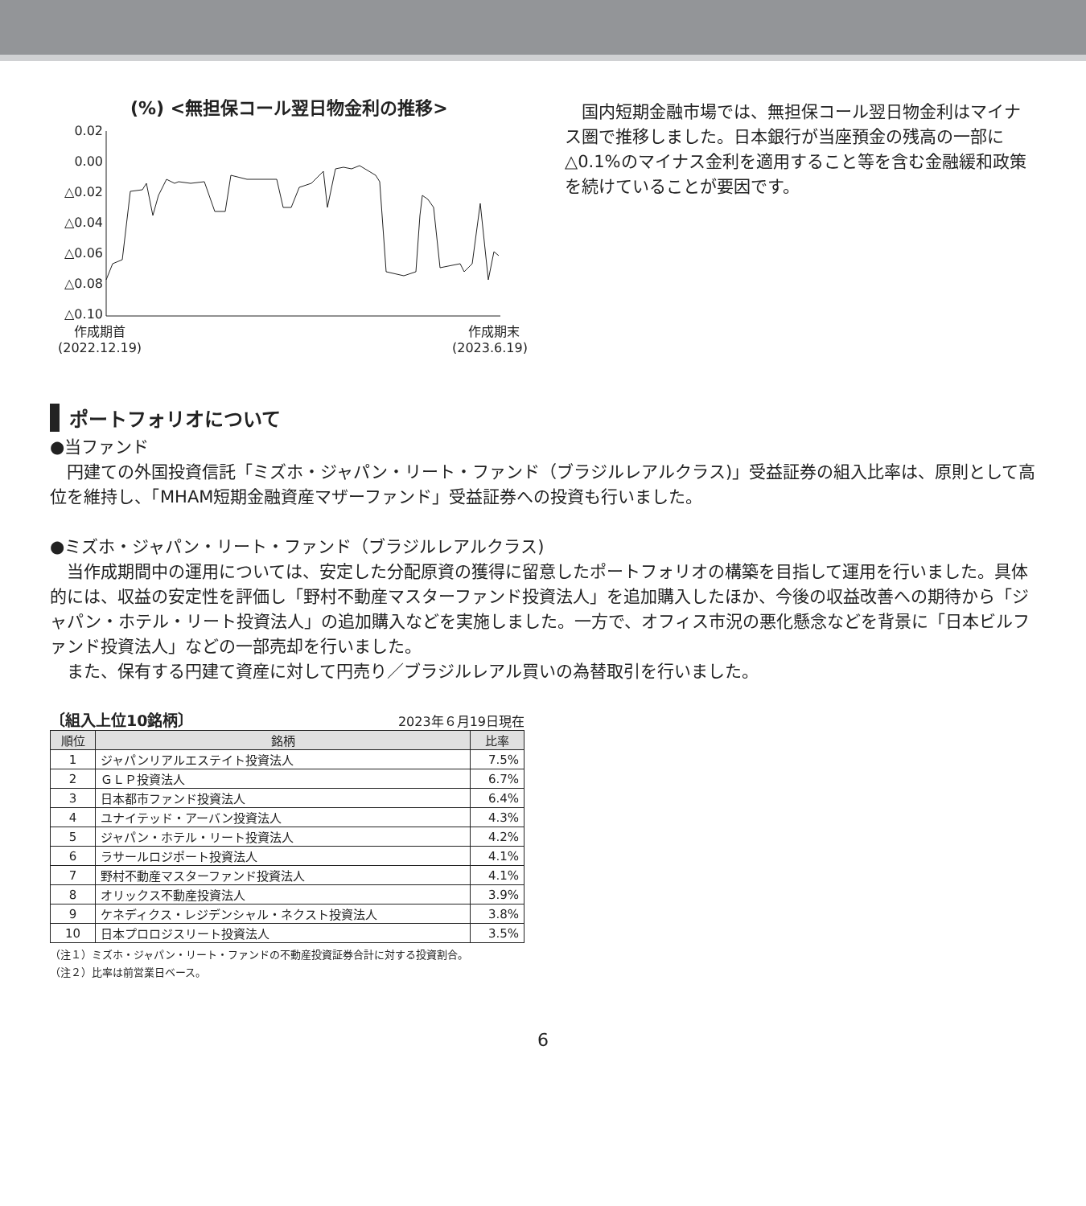(%) <無担保コール翌日物金利の推移>
0.02
0.00
△0.02
△0.04
△0.06
△0.08
△0.10
作成期首
(2022.12.19)
作成期末
(2023.6.19)
　国内短期金融市場では、無担保コール翌日物金利はマイナス圏で推移しました。日本銀行が当座預金の残高の一部に△0.1%のマイナス金利を適用すること等を含む金融緩和政策を続けていることが要因です。
ポートフォリオについて
●当ファンド
円建ての外国投資信託「ミズホ・ジャパン・リート・ファンド（ブラジルレアルクラス)」受益証券の組入比率は、原則として高位を維持し、「MHAM短期金融資産マザーファンド」受益証券への投資も行いました。
●ミズホ・ジャパン・リート・ファンド（ブラジルレアルクラス)
当作成期間中の運用については、安定した分配原資の獲得に留意したポートフォリオの構築を目指して運用を行いました。具体的には、収益の安定性を評価し「野村不動産マスターファンド投資法人」を追加購入したほか、今後の収益改善への期待から「ジャパン・ホテル・リート投資法人」の追加購入などを実施しました。一方で、オフィス市況の悪化懸念などを背景に「日本ビルファンド投資法人」などの一部売却を行いました。
また、保有する円建て資産に対して円売り／ブラジルレアル買いの為替取引を行いました。
〔組入上位10銘柄〕 2023年６月19日現在
| 順位 | 銘柄 | 比率 |
| --- | --- | --- |
| 1 | ジャパンリアルエステイト投資法人 | 7.5% |
| 2 | ＧＬＰ投資法人 | 6.7% |
| 3 | 日本都市ファンド投資法人 | 6.4% |
| 4 | ユナイテッド・アーバン投資法人 | 4.3% |
| 5 | ジャパン・ホテル・リート投資法人 | 4.2% |
| 6 | ラサールロジポート投資法人 | 4.1% |
| 7 | 野村不動産マスターファンド投資法人 | 4.1% |
| 8 | オリックス不動産投資法人 | 3.9% |
| 9 | ケネディクス・レジデンシャル・ネクスト投資法人 | 3.8% |
| 10 | 日本プロロジスリート投資法人 | 3.5% |
（注１）ミズホ・ジャパン・リート・ファンドの不動産投資証券合計に対する投資割合。
（注２）比率は前営業日ベース。
6